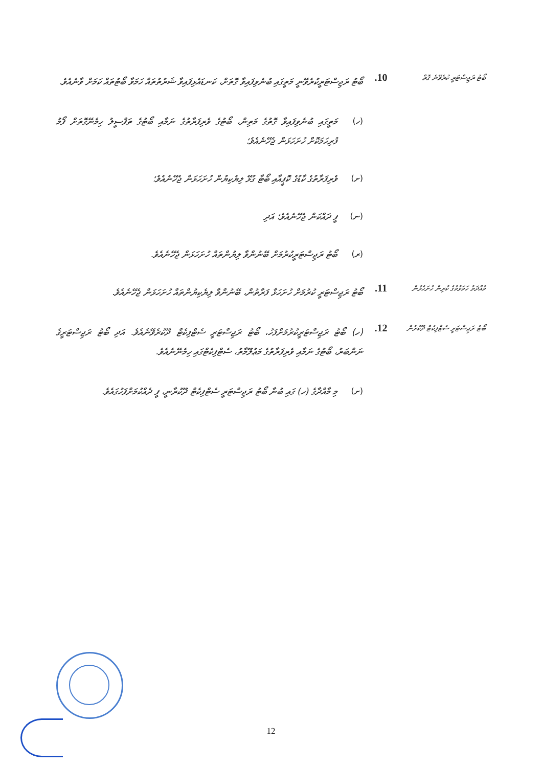ބޯޓު ރަޖިސްޓަރީ ކުރެވޭނެ ގޮތް
.10
ބޯޓު ރަޖިސްޓަރީކުރެވޭނީ މަތީގައި ބުނެވިފައިވާ ގޮތަށް، ކަނޑައެޅިފައިވާ ޝަރުތުތައް ހަމަވާ ބޯޓުތައް ކަމަށް ވާނެއެވެ.
(ހ) މަތީގައި ބުނެވިފައިވާ ގޮތުގެ މަތިން، ބޯޓުގެ ވެރިފަރާތުގެ ނަމާއި ބޯޓުގެ ތަފްސީލު ހިމެނޭގޮތަށް ފޯމު ފުރިހަމަކޮށް ހުށަހަޅަން ޖެހޭނެއެވެ؛
(ށ) ވެރިފަރާތުގެ ކާޑުގެ ކޮޕީއާއި ބޯޓާ ގުޅޭ ލިޔެކިޔުން ހުށަހަޅަން ޖެހޭނެއެވެ؛
(ނ) ފީ ދައްކަން ޖެހޭނެއެވެ؛ އަދި
(ރ) ބޯޓު ރަޖިސްޓަރީކުރުމަށް ބޭނުންވާ ލިޔުންތައް ހުށަހަޅަން ޖެހޭނެއެވެ.
މުއްދަތު ހަމަވުމުގެ ކުރިން ހުށަހެޅުން
.11
ބޯޓު ރަޖިސްޓަރީ ކުރުމަށް ހުށަހަޅާ ފަރާތުން، ބޭނުންވާ ލިޔެކިޔުންތައް ހުށަހަޅަން ޖެހޭނެއެވެ.
ބޯޓު ރަޖިސްޓަރީ ސެޓްފިކެޓް ދޫކުރުން
.12
(ހ) ބޯޓު ރަޖިސްޓަރީކުރުމަށްފަހު، ބޯޓު ރަޖިސްޓަރީ ސެޓްފިކެޓް ދޫކުރެވޭނެއެވެ. އަދި ބޯޓު ރަޖިސްޓަރީގެ ނަންބަރު، ބޯޓުގެ ނަމާއި ވެރިފަރާތުގެ މަޢުލޫމާތު، ސެޓްފިކެޓްގައި ހިމެނޭނެއެވެ.
(ށ) މި މާއްދާގެ (ހ) ގައި ބުނާ ބޯޓު ރަޖިސްޓަރީ ސެޓްފިކެޓް ދޫކުރާނީ، ފީ ދެއްކުމަށްފަހުގައެވެ.
12